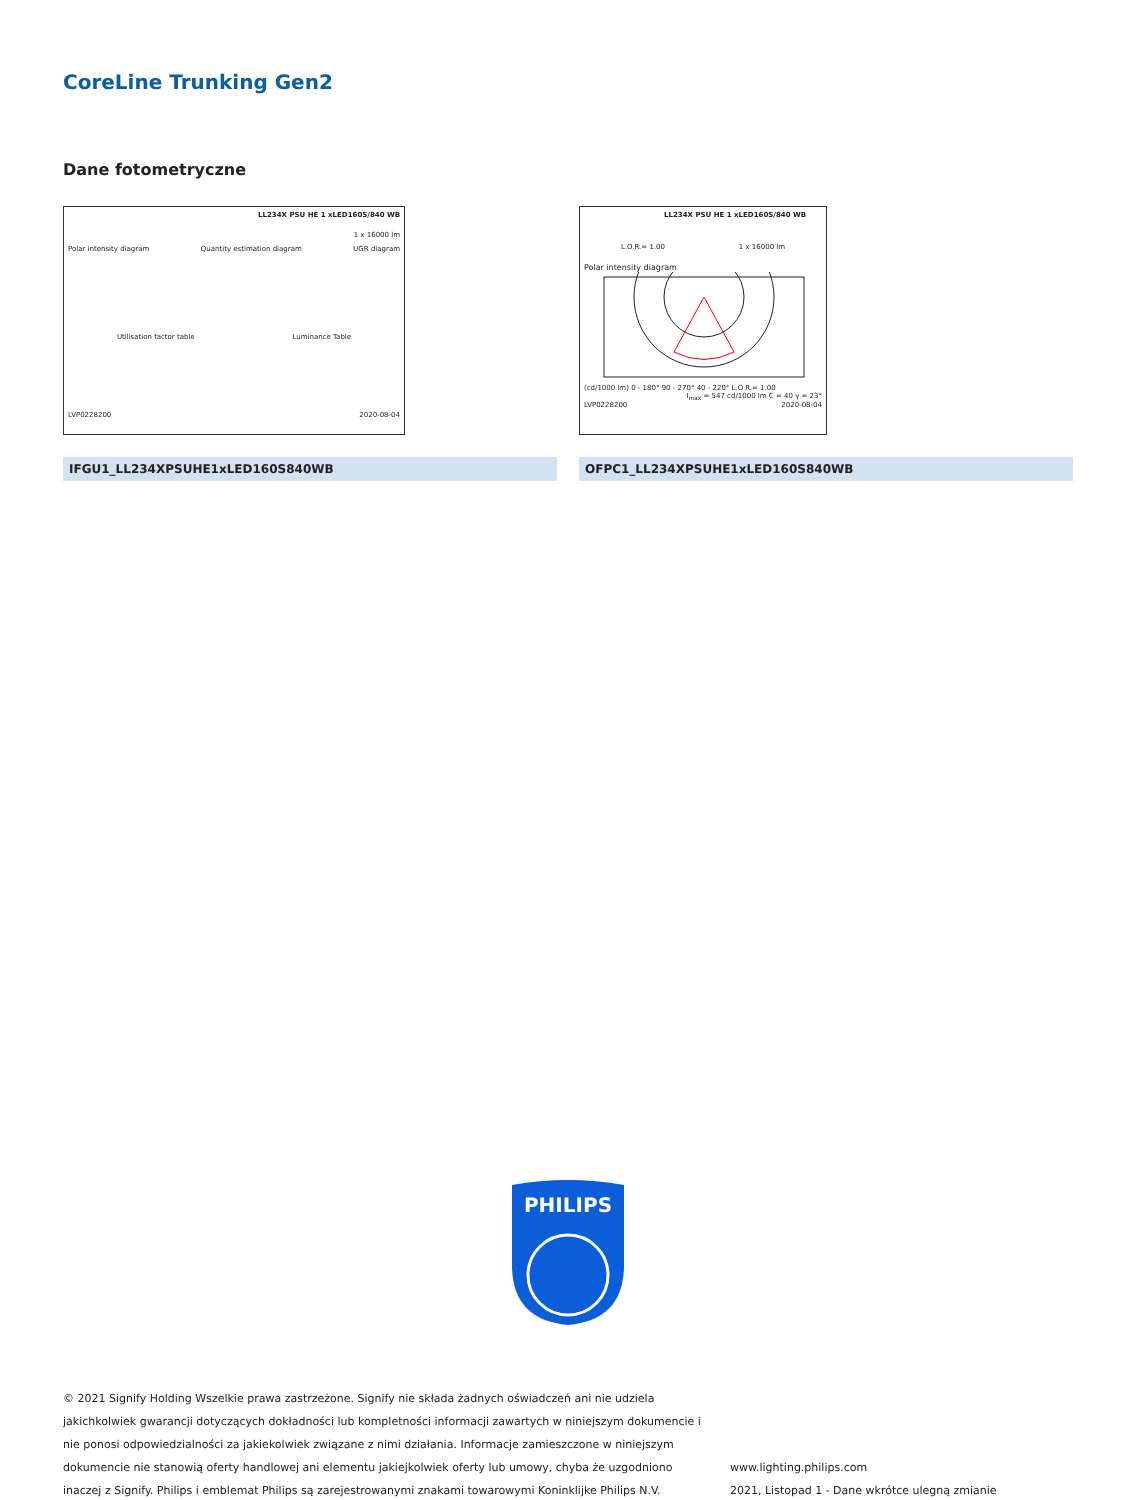CoreLine Trunking Gen2
Dane fotometryczne
LL234X PSU HE 1 xLED160S/840 WB
1 x 16000 lm
Polar intensity diagram Quantity estimation diagram UGR diagram
Utilisation factor table Luminance Table
LVP0228200 2020-08-04
LL234X PSU HE 1 xLED160S/840 WB
L.O.R.= 1.00 1 x 16000 lm
Polar intensity diagram
(cd/1000 lm) 0 - 180° 90 - 270° 40 - 220° L.O.R.= 1.00
I<sub>max</sub> = 547 cd/1000 lm C = 40 γ = 23°
LVP0228200 2020-08-04
IFGU1_LL234XPSUHE1xLED160S840WB OFPC1_LL234XPSUHE1xLED160S840WB
PHILIPS
© 2021 Signify Holding Wszelkie prawa zastrzeżone. Signify nie składa żadnych oświadczeń ani nie udziela jakichkolwiek gwarancji dotyczących dokładności lub kompletności informacji zawartych w niniejszym dokumencie i nie ponosi odpowiedzialności za jakiekolwiek związane z nimi działania. Informacje zamieszczone w niniejszym dokumencie nie stanowią oferty handlowej ani elementu jakiejkolwiek oferty lub umowy, chyba że uzgodniono inaczej z Signify. Philips i emblemat Philips są zarejestrowanymi znakami towarowymi Koninklijke Philips N.V.
www.lighting.philips.com
2021, Listopad 1 - Dane wkrótce ulegną zmianie